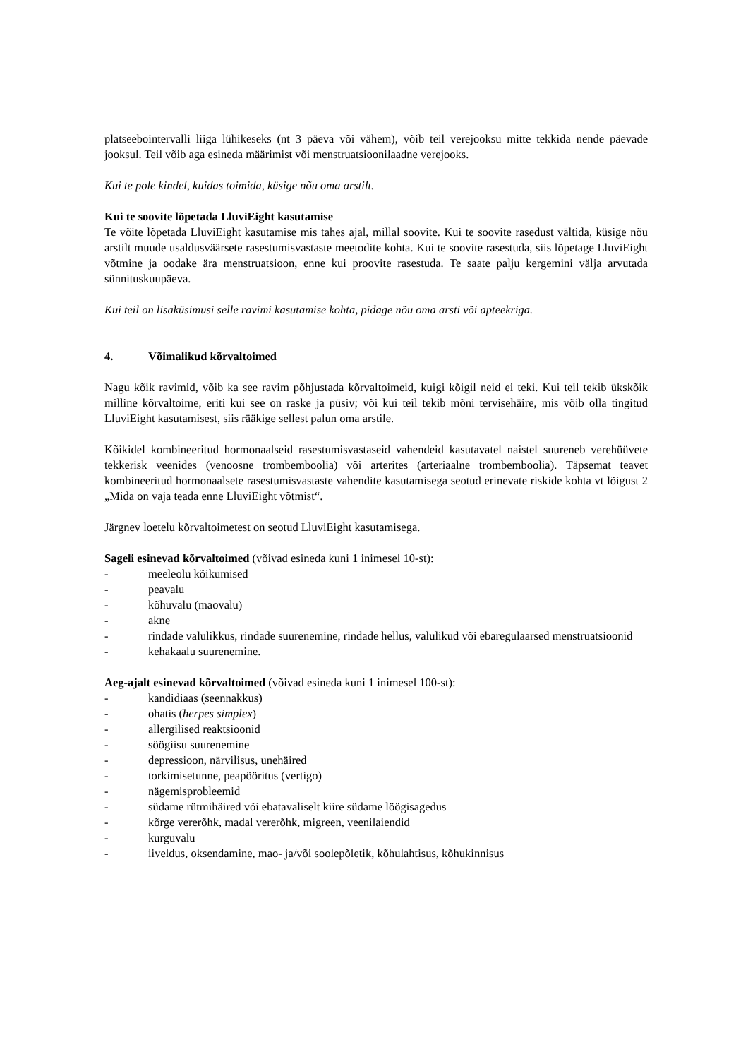platseebointervalli liiga lühikeseks (nt 3 päeva või vähem), võib teil verejooksu mitte tekkida nende päevade jooksul. Teil võib aga esineda määrimist või menstruatsioonilaadne verejooks.
Kui te pole kindel, kuidas toimida, küsige nõu oma arstilt.
Kui te soovite lõpetada LluviEight kasutamise
Te võite lõpetada LluviEight kasutamise mis tahes ajal, millal soovite. Kui te soovite rasedust vältida, küsige nõu arstilt muude usaldusväärsete rasestumisvastaste meetodite kohta. Kui te soovite rasestuda, siis lõpetage LluviEight võtmine ja oodake ära menstruatsioon, enne kui proovite rasestuda. Te saate palju kergemini välja arvutada sünnituskuupäeva.
Kui teil on lisaküsimusi selle ravimi kasutamise kohta, pidage nõu oma arsti või apteekriga.
4. Võimalikud kõrvaltoimed
Nagu kõik ravimid, võib ka see ravim põhjustada kõrvaltoimeid, kuigi kõigil neid ei teki. Kui teil tekib ükskõik milline kõrvaltoime, eriti kui see on raske ja püsiv; või kui teil tekib mõni tervisehäire, mis võib olla tingitud LluviEight kasutamisest, siis rääkige sellest palun oma arstile.
Kõikidel kombineeritud hormonaalseid rasestumisvastaseid vahendeid kasutavatel naistel suureneb verehüüvete tekkerisk veenides (venoosne trombemboolia) või arterites (arteriaalne trombemboolia). Täpsemat teavet kombineeritud hormonaalsete rasestumisvastaste vahendite kasutamisega seotud erinevate riskide kohta vt lõigust 2 „Mida on vaja teada enne LluviEight võtmist“.
Järgnev loetelu kõrvaltoimetest on seotud LluviEight kasutamisega.
Sageli esinevad kõrvaltoimed (võivad esineda kuni 1 inimesel 10-st):
- meeleolu kõikumised
- peavalu
- kõhuvalu (maovalu)
- akne
- rindade valulikkus, rindade suurenemine, rindade hellus, valulikud või ebaregulaarsed menstruatsioonid
- kehakaalu suurenemine.
Aeg-ajalt esinevad kõrvaltoimed (võivad esineda kuni 1 inimesel 100-st):
- kandidiaas (seennakkus)
- ohatis (herpes simplex)
- allergilised reaktsioonid
- söögiisu suurenemine
- depressioon, närvilisus, unehäired
- torkimisetunne, peapööritus (vertigo)
- nägemisprobleemid
- südame rütmihäired või ebatavaliselt kiire südame löögisagedus
- kõrge vererõhk, madal vererõhk, migreen, veenilaiendid
- kurguvalu
- iiveldus, oksendamine, mao- ja/või soolepõletik, kõhulahtisus, kõhukinnisus